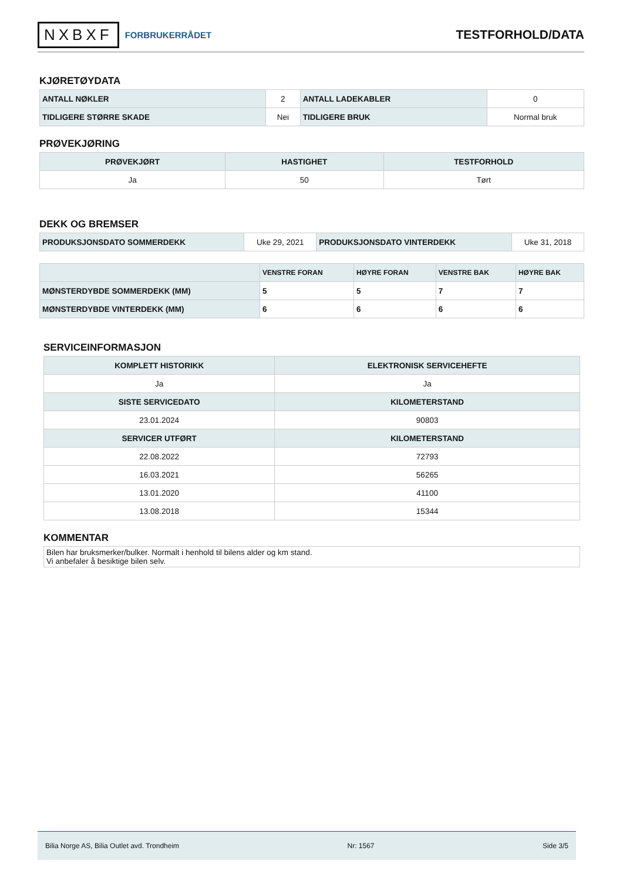NXBXF FORBRUKERRÅDET
TESTFORHOLD/DATA
KJØRETØYDATA
| ANTALL NØKLER | 2 | ANTALL LADEKABLER | 0 |
| TIDLIGERE STØRRE SKADE | Nei | TIDLIGERE BRUK | Normal bruk |
PRØVEKJØRING
| PRØVEKJØRT | HASTIGHET | TESTFORHOLD |
| --- | --- | --- |
| Ja | 50 | Tørt |
DEKK OG BREMSER
| PRODUKSJONSDATO SOMMERDEKK | Uke 29, 2021 | PRODUKSJONSDATO VINTERDEKK | Uke 31, 2018 |
| | VENSTRE FORAN | HØYRE FORAN | VENSTRE BAK | HØYRE BAK |
| --- | --- | --- | --- | --- |
| MØNSTERDYBDE SOMMERDEKK (MM) | 5 | 5 | 7 | 7 |
| MØNSTERDYBDE VINTERDEKK (MM) | 6 | 6 | 6 | 6 |
SERVICEINFORMASJON
| KOMPLETT HISTORIKK | ELEKTRONISK SERVICEHEFTE |
| --- | --- |
| Ja | Ja |
| SISTE SERVICEDATO | KILOMETERSTAND |
| 23.01.2024 | 90803 |
| SERVICER UTFØRT | KILOMETERSTAND |
| 22.08.2022 | 72793 |
| 16.03.2021 | 56265 |
| 13.01.2020 | 41100 |
| 13.08.2018 | 15344 |
KOMMENTAR
Bilen har bruksmerker/bulker. Normalt i henhold til bilens alder og km stand.
Vi anbefaler å besiktige bilen selv.
Bilia Norge AS, Bilia Outlet avd. Trondheim Nr: 1567 Side 3/5